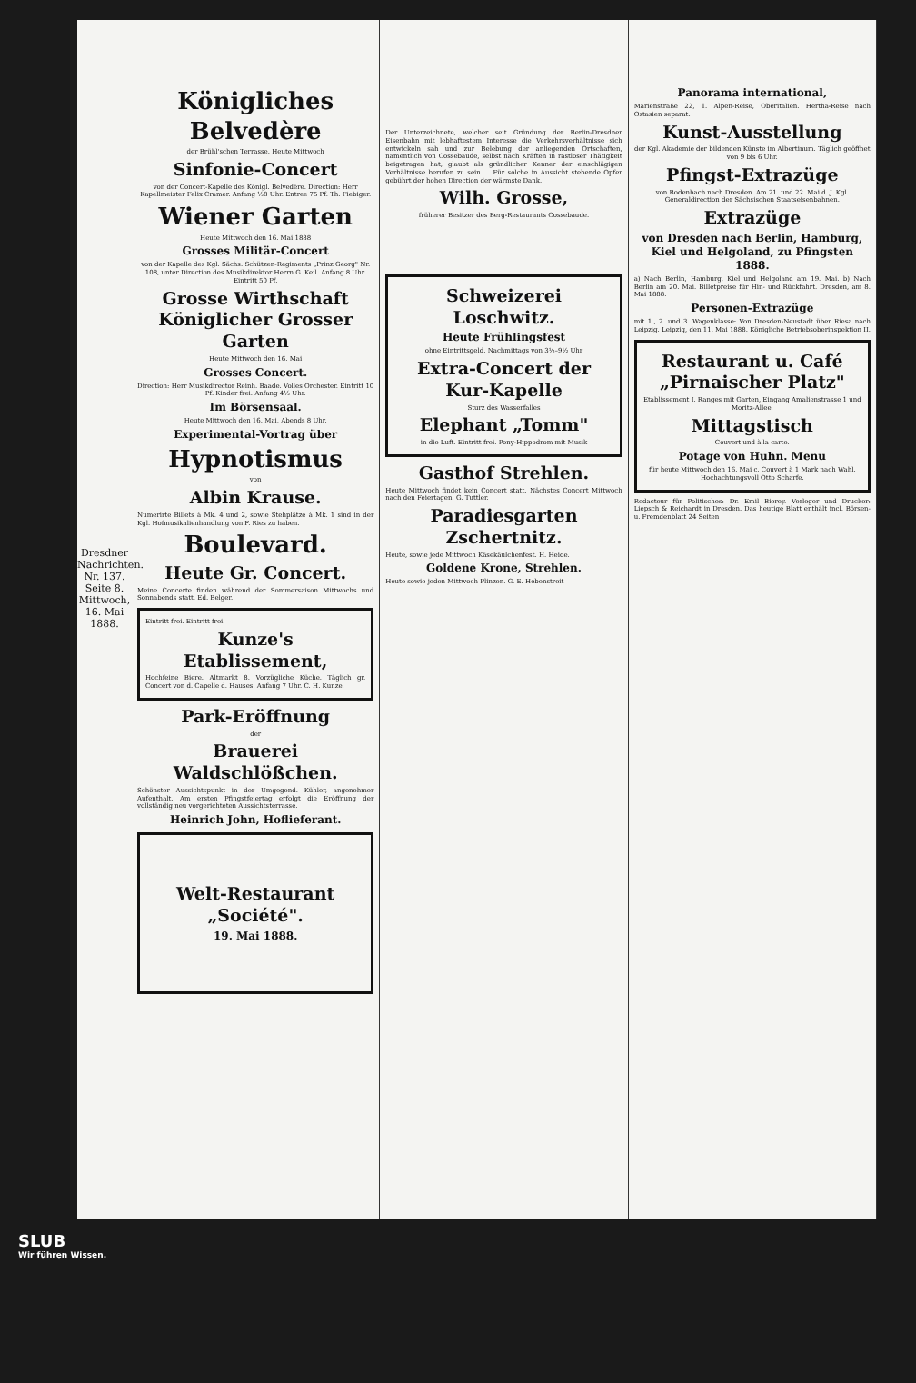Dresdner Nachrichten. Nr. 137. Seite 8. Mittwoch, 16. Mai 1888.
Königliches Belvedère
der Brühl'schen Terrasse. Heute Mittwoch
Sinfonie-Concert
von der Concert-Kapelle des Königl. Belvedère. Direction: Herr Kapellmeister Felix Cramer. Anfang ½8 Uhr. Entree 75 Pf. Th. Fiebiger.
Wiener Garten
Heute Mittwoch den 16. Mai 1888
Grosses Militär-Concert
von der Kapelle des Kgl. Sächs. Schützen-Regiments „Prinz Georg" Nr. 108, unter Direction des Musikdirektor Herrn G. Keil. Anfang 8 Uhr. Eintritt 50 Pf.
Grosse Wirthschaft Königlicher Grosser Garten
Heute Mittwoch den 16. Mai
Grosses Concert.
Direction: Herr Musikdirector Reinh. Baade. Volles Orchester. Eintritt 10 Pf. Kinder frei. Anfang 4½ Uhr.
Im Börsensaal.
Heute Mittwoch den 16. Mai, Abends 8 Uhr.
Experimental-Vortrag über
Hypnotismus
von
Albin Krause.
Numerirte Billets à Mk. 4 und 2, sowie Stehplätze à Mk. 1 sind in der Kgl. Hofmusikalienhandlung von F. Ries zu haben.
Boulevard.
Heute Gr. Concert.
Meine Concerte finden während der Sommersaison Mittwochs und Sonnabends statt. Ed. Belger.
Eintritt frei. Eintritt frei.
Kunze's Etablissement,
Hochfeine Biere. Altmarkt 8. Vorzügliche Küche. Täglich gr. Concert von d. Capelle d. Hauses. Anfang 7 Uhr. C. H. Kunze.
Park-Eröffnung
der
Brauerei Waldschlößchen.
Schönster Aussichtspunkt in der Umgegend. Kühler, angenehmer Aufenthalt. Am ersten Pfingstfeiertag erfolgt die Eröffnung der vollständig neu vorgerichteten Aussichtsterrasse.
Heinrich John, Hoflieferant.
Welt-Restaurant „Société".
19. Mai 1888.
Der Unterzeichnete, welcher seit Gründung der Berlin-Dresdner Eisenbahn mit lebhaftestem Interesse die Verkehrsverhältnisse sich entwickeln sah und zur Belebung der anliegenden Ortschaften, namentlich von Cossebaude, selbst nach Kräften in rastloser Thätigkeit beigetragen hat, glaubt als gründlicher Kenner der einschlägigen Verhältnisse berufen zu sein ... Für solche in Aussicht stehende Opfer gebührt der hohen Direction der wärmste Dank.
Wilh. Grosse,
früherer Besitzer des Berg-Restaurants Cossebaude.
Schweizerei Loschwitz.
Heute Frühlingsfest
ohne Eintrittsgeld. Nachmittags von 3½–9½ Uhr
Extra-Concert der Kur-Kapelle
Sturz des Wasserfalles
Elephant „Tomm"
in die Luft. Eintritt frei. Pony-Hippodrom mit Musik
Gasthof Strehlen.
Heute Mittwoch findet kein Concert statt. Nächstes Concert Mittwoch nach den Feiertagen. G. Tuttler.
Paradiesgarten Zschertnitz.
Heute, sowie jede Mittwoch Käsekäulchenfest. H. Heide.
Goldene Krone, Strehlen.
Heute sowie jeden Mittwoch Plinzen. G. E. Hebenstreit
Panorama international,
Marienstraße 22, 1. Alpen-Reise, Oberitalien. Hertha-Reise nach Ostasien separat.
Kunst-Ausstellung
der Kgl. Akademie der bildenden Künste im Albertinum. Täglich geöffnet von 9 bis 6 Uhr.
Pfingst-Extrazüge
von Bodenbach nach Dresden. Am 21. und 22. Mai d. J. Kgl. Generaldirection der Sächsischen Staatseisenbahnen.
Extrazüge
von Dresden nach Berlin, Hamburg, Kiel und Helgoland, zu Pfingsten 1888.
a) Nach Berlin, Hamburg, Kiel und Helgoland am 19. Mai. b) Nach Berlin am 20. Mai. Billetpreise für Hin- und Rückfahrt. Dresden, am 8. Mai 1888.
Personen-Extrazüge
mit 1., 2. und 3. Wagenklasse: Von Dresden-Neustadt über Riesa nach Leipzig. Leipzig, den 11. Mai 1888. Königliche Betriebsoberinspektion II.
Restaurant u. Café „Pirnaischer Platz"
Etablissement I. Ranges mit Garten, Eingang Amalienstrasse 1 und Moritz-Allee.
Mittagstisch
Couvert und à la carte.
Potage von Huhn. Menu
für heute Mittwoch den 16. Mai c. Couvert à 1 Mark nach Wahl. Hochachtungsvoll Otto Scharfe.
Redacteur für Politisches: Dr. Emil Bierey. Verleger und Drucker: Liepsch & Reichardt in Dresden. Das heutige Blatt enthält incl. Börsen- u. Fremdenblatt 24 Seiten
SLUB
Wir führen Wissen.